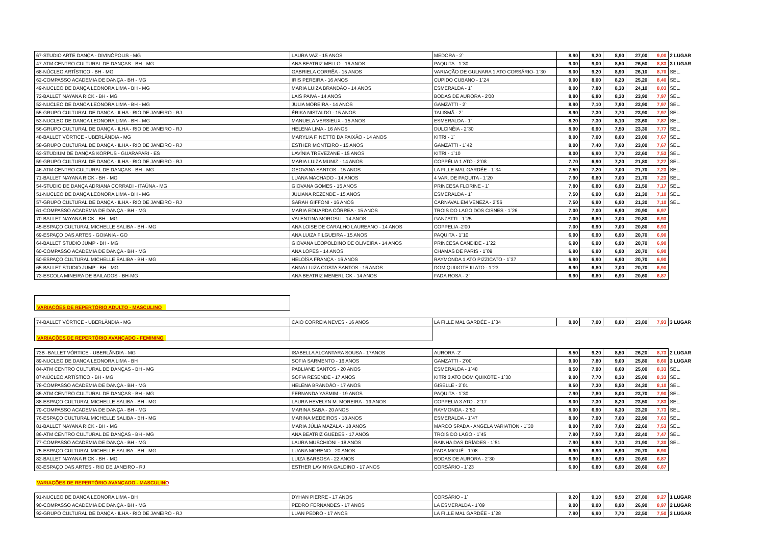| 67-STUDIO ARTE DANÇA - DIVINÓPOLIS - MG | LAURA VAZ - 15 ANOS | MEDORA - 2` | 8,90 | 9,20 | 8,90 | 27,00 | 9,00 | 2 LUGAR |
| 47-ATM CENTRO CULTURAL DE DANÇAS - BH - MG | ANA BEATRIZ MELLO - 16 ANOS | PAQUITA - 1`30 | 9,00 | 9,00 | 8,50 | 26,50 | 8,83 | 3 LUGAR |
| 68-NÚCLEO ARTÍSTICO - BH - MG | GABRIELA CORRÊA - 15 ANOS | VARIAÇÃO DE GULNARA 1 ATO CORSÁRIO- 1`30 | 8,00 | 9,20 | 8,90 | 26,10 | 8,70 | SEL. |
| 62-COMPASSO ACADEMIA DE DANÇA - BH - MG | IRIS PEREIRA - 16 ANOS | CUPIDO CUBANO - 1`24 | 9,00 | 8,00 | 8,20 | 25,20 | 8,40 | SEL. |
| 49-NUCLEO DE DANÇA LEONORA LIMA - BH - MG | MARIA LUIZA BRANDÃO - 14 ANOS | ESMERALDA - 1` | 8,00 | 7,80 | 8,30 | 24,10 | 8,03 | SEL. |
| 72-BALLET NAYANA RICK - BH - MG | LAIS PAIVA - 14 ANOS | BODAS DE AURORA - 2'00 | 8,80 | 6,80 | 8,30 | 23,90 | 7,97 | SEL. |
| 52-NUCLEO DE DANCA LEONORA LIMA - BH - MG | JULIA MOREIRA - 14 ANOS | GAMZATTI - 2` | 8,90 | 7,10 | 7,90 | 23,90 | 7,97 | SEL. |
| 55-GRUPO CULTURAL DE DANÇA - ILHA - RIO DE JANEIRO - RJ | ÉRIKA NISTALDO - 15 ANOS | TALISMÃ - 2` | 8,90 | 7,30 | 7,70 | 23,90 | 7,97 | SEL. |
| 53-NUCLEO DE DANCA LEONORA LIMA - BH - MG | MANUELA VERSIEUX - 15 ANOS | ESMERALDA - 1` | 8,20 | 7,30 | 8,10 | 23,60 | 7,87 | SEL. |
| 56-GRUPO CULTURAL DE DANÇA - ILHA - RIO DE JANEIRO - RJ | HELENA LIMA - 16 ANOS | DULCINÉIA - 2`30 | 8,90 | 6,90 | 7,50 | 23,30 | 7,77 | SEL. |
| 48-BALLET VÓRTICE - UBERLÂNDIA - MG | MARYLIA F. NETTO DA PAIXÃO - 14 ANOS | KITRI - 1` | 8,00 | 7,00 | 8,00 | 23,00 | 7,67 | SEL. |
| 58-GRUPO CULTURAL DE DANÇA - ILHA - RIO DE JANEIRO - RJ | ESTHER MONTEIRO - 15 ANOS | GAMZATTI - 1`42 | 8,00 | 7,40 | 7,60 | 23,00 | 7,67 | SEL. |
| 63-STUDIUM DE DANÇAS KORPUS - GUARAPARI - ES | LAVÍNIA TREVEZANE - 15 ANOS | KITRI - 1`10 | 8,00 | 6,90 | 7,70 | 22,60 | 7,53 | SEL. |
| 59-GRUPO CULTURAL DE DANÇA - ILHA - RIO DE JANEIRO - RJ | MARIA LUIZA MUNIZ - 14 ANOS | COPPÉLIA 1 ATO - 2`08 | 7,70 | 6,90 | 7,20 | 21,80 | 7,27 | SEL. |
| 46-ATM CENTRO CULTURAL DE DANÇAS - BH - MG | GEOVANA SANTOS - 15 ANOS | LA FILLE MAL GARDÉE - 1`34 | 7,50 | 7,20 | 7,00 | 21,70 | 7,23 | SEL. |
| 71-BALLET NAYANA RICK - BH - MG | LUANA MACHADO - 14 ANOS | 4 VAR. DE PAQUITA - 1`20 | 7,90 | 6,80 | 7,00 | 21,70 | 7,23 | SEL. |
| 54-STUDIO DE DANÇA ADRIANA CORRADI - ITAÚNA - MG | GIOVANA GOMES - 15 ANOS | PRINCESA FLORINE - 1` | 7,80 | 6,80 | 6,90 | 21,50 | 7,17 | SEL. |
| 51-NUCLEO DE DANÇA LEONORA LIMA - BH - MG | JULIANA REZENDE - 15 ANOS | ESMERALDA - 1` | 7,50 | 6,90 | 6,90 | 21,30 | 7,10 | SEL. |
| 57-GRUPO CULTURAL DE DANÇA - ILHA - RIO DE JANEIRO - RJ | SARAH GIFFONI - 16 ANOS | CARNAVAL EM VENEZA - 2`56 | 7,50 | 6,90 | 6,90 | 21,30 | 7,10 | SEL. |
| 61-COMPASSO ACADEMIA DE DANÇA - BH - MG | MARIA EDUARDA CÔRREA - 15 ANOS | TROIS DO LAGO DOS CISNES - 1`26 | 7,00 | 7,00 | 6,90 | 20,90 | 6,97 | |
| 70-BALLET NAYANA RICK - BH - MG | VALENTINA MOROSLI - 14 ANOS | GANZATTI - 1`25 | 7,00 | 6,80 | 7,00 | 20,80 | 6,93 | |
| 45-ESPAÇO CULTURAL MICHELLE SALIBA - BH - MG | ANA LOISE DE CARALHO LAUREANO - 14 ANOS | COPPELIA -2'00 | 7,00 | 6,90 | 7,00 | 20,80 | 6,93 | |
| 69-ESPAÇO DAS ARTES - GOIANIA - GO | ANA LUIZA FILGUEIRA - 15 ANOS | PAQUITA - 1`10 | 6,90 | 6,90 | 6,90 | 20,70 | 6,90 | |
| 64-BALLET STUDIO JUMP - BH - MG | GIOVANA LEOPOLDINO DE OLIVEIRA - 14 ANOS | PRINCESA CANDIDE - 1`22 | 6,90 | 6,90 | 6,90 | 20,70 | 6,90 | |
| 60-COMPASSO ACADEMIA DE DANÇA - BH - MG | ANA LOPES - 14 ANOS | CHAMAS DE PARIS - 1`09 | 6,90 | 6,90 | 6,90 | 20,70 | 6,90 | |
| 50-ESPAÇO CULTURAL MICHELLE SALIBA - BH - MG | HELOÍSA FRANÇA - 16 ANOS | RAYMONDA 1 ATO PIZZICATO - 1`37 | 6,90 | 6,90 | 6,90 | 20,70 | 6,90 | |
| 65-BALLET STUDIO JUMP - BH - MG | ANNA LUIZA COSTA SANTOS - 16 ANOS | DOM QUIXOTE III ATO - 1`23 | 6,90 | 6,80 | 7,00 | 20,70 | 6,90 | |
| 73-ESCOLA MINEIRA DE BAILADOS - BH-MG | ANA BEATRIZ MENERLICK - 14 ANOS | FADA ROSA - 2` | 6,90 | 6,80 | 6,90 | 20,60 | 6,87 | |
| VARIAÇÕES DE REPERTÓRIO ADULTO - MASCULINO | | | | | | | | |
| 74-BALLET VÓRTICE - UBERLÂNDIA - MG | CAIO CORREIA NEVES - 16 ANOS | LA FILLE MAL GARDÉE - 1`34 | 8,00 | 7,00 | 8,80 | 23,80 | 7,93 | 3 LUGAR |
| VARIAÇÕES DE REPERTÓRIO AVANÇADO - FEMININO | | | | | | | | |
| 73B -BALLET VÓRTICE - UBERLÂNDIA - MG | ISABELLA ALCANTARA SOUSA - 17ANOS | AURORA -2' | 8,50 | 9,20 | 8,50 | 26,20 | 8,73 | 2 LUGAR |
| 89-NUCLEO DE DANCA LEONORA LIMA - BH | SOFIA SARMENTO - 16 ANOS | GAMZATTI - 2'00 | 9,00 | 7,80 | 9,00 | 25,80 | 8,60 | 3 LUGAR |
| 84-ATM CENTRO CULTURAL DE DANÇAS - BH - MG | PABLIANE SANTOS - 20 ANOS | ESMERALDA - 1`48 | 8,50 | 7,90 | 8,60 | 25,00 | 8,33 | SEL. |
| 87-NÚCLEO ARTÍSTICO - BH - MG | SOFIA RESENDE - 17 ANOS | KITRI 3 ATO DOM QUIXOTE - 1`30 | 9,00 | 7,70 | 8,30 | 25,00 | 8,33 | SEL. |
| 78-COMPASSO ACADEMIA DE DANÇA - BH - MG | HELENA BRANDÃO - 17 ANOS | GISELLE - 2`01 | 8,50 | 7,30 | 8,50 | 24,30 | 8,10 | SEL. |
| 85-ATM CENTRO CULTURAL DE DANÇAS - BH - MG | FERNANDA YASMIM - 19 ANOS | PAQUITA - 1`30 | 7,90 | 7,80 | 8,00 | 23,70 | 7,90 | SEL. |
| 88-ESPAÇO CULTURAL MICHELLE SALIBA - BH - MG | LAURA HEVELYN M. MOREIRA - 19 ANOS | COPPELIA 3 ATO - 2`17 | 8,00 | 7,30 | 8,20 | 23,50 | 7,83 | SEL. |
| 79-COMPASSO ACADEMIA DE DANÇA - BH - MG | MARINA SABA - 20 ANOS | RAYMONDA - 2`50 | 8,00 | 6,90 | 8,30 | 23,20 | 7,73 | SEL. |
| 76-ESPAÇO CULTURAL MICHELLE SALIBA - BH - MG | MARINA MEDEIROS - 18 ANOS | ESMERALDA - 1`47 | 8,00 | 7,90 | 7,00 | 22,90 | 7,63 | SEL. |
| 81-BALLET NAYANA RICK - BH - MG | MARIA JÚLIA MAZALA - 18 ANOS | MARCO SPADA - ANGELA VARIATION - 1`30 | 8,00 | 7,00 | 7,60 | 22,60 | 7,53 | SEL. |
| 86-ATM CENTRO CULTURAL DE DANÇAS - BH - MG | ANA BEATRIZ GUEDES - 17 ANOS | TROIS DO LAGO - 1`45 | 7,90 | 7,50 | 7,00 | 22,40 | 7,47 | SEL. |
| 77-COMPASSO ACADEMIA DE DANÇA - BH - MG | LAURA MUSCHIONI - 18 ANOS | RAINHA DAS DRÍADES - 1`51 | 7,90 | 6,90 | 7,10 | 21,90 | 7,30 | SEL. |
| 75-ESPAÇO CULTURAL MICHELLE SALIBA - BH - MG | LUANA MORENO - 20 ANOS | FADA MIGUÉ - 1`08 | 6,90 | 6,90 | 6,90 | 20,70 | 6,90 | |
| 82-BALLET NAYANA RICK - BH - MG | LUIZA BARBOSA - 22 ANOS | BODAS DE AURORA - 2`30 | 6,90 | 6,80 | 6,90 | 20,60 | 6,87 | |
| 83-ESPAÇO DAS ARTES - RIO DE JANEIRO - RJ | ESTHER LAVINYA GALDINO - 17 ANOS | CORSÁRIO - 1`23 | 6,90 | 6,80 | 6,90 | 20,60 | 6,87 | |
| VARIAÇÕES DE REPERTÓRIO AVANÇADO - MASCULINO | | | | | | | | |
| 91-NUCLEO DE DANCA LEONORA LIMA - BH | DYHAN PIERRE - 17 ANOS | CORSÁRIO - 1` | 9,20 | 9,10 | 9,50 | 27,80 | 9,27 | 1 LUGAR |
| 90-COMPASSO ACADEMIA DE DANÇA - BH - MG | PEDRO FERNANDES - 17 ANOS | LA ESMERALDA - 1`09 | 9,00 | 9,00 | 8,90 | 26,90 | 8,97 | 2 LUGAR |
| 92-GRUPO CULTURAL DE DANÇA - ILHA - RIO DE JANEIRO - RJ | LUAN PEDRO - 17 ANOS | LA FILLE MAL GARDÉE - 1`28 | 7,90 | 6,90 | 7,70 | 22,50 | 7,50 | 3 LUGAR |